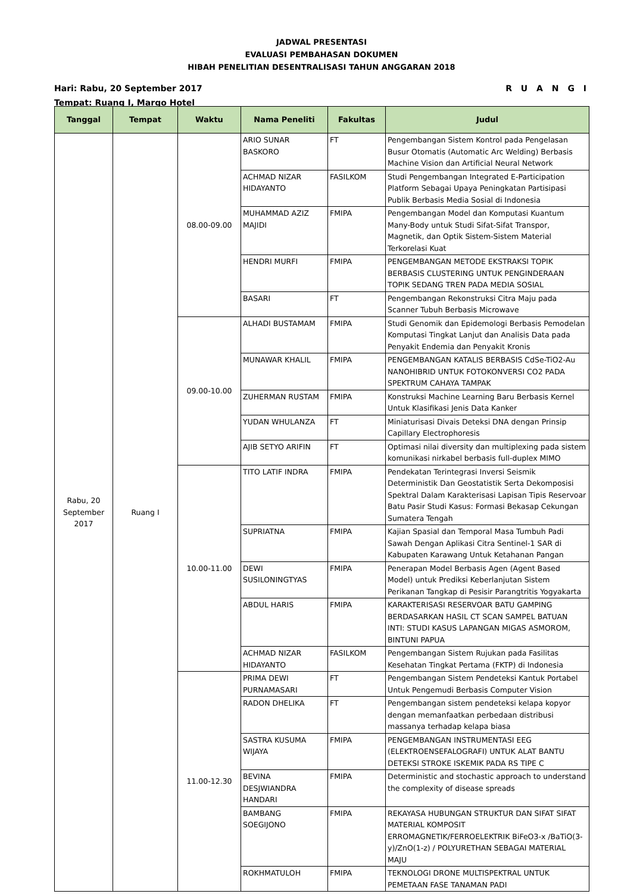JADWAL PRESENTASI
EVALUASI PEMBAHASAN DOKUMEN
HIBAH PENELITIAN DESENTRALISASI TAHUN ANGGARAN 2018
R U A N G I Hari: Rabu, 20 September 2017
Tempat: Ruang I, Margo Hotel
| Tanggal | Tempat | Waktu | Nama Peneliti | Fakultas | Judul |
| --- | --- | --- | --- | --- | --- |
| Rabu, 20 September 2017 | Ruang I | 08.00-09.00 | ARIO SUNAR BASKORO | FT | Pengembangan Sistem Kontrol pada Pengelasan Busur Otomatis (Automatic Arc Welding) Berbasis Machine Vision dan Artificial Neural Network |
| | | | ACHMAD NIZAR HIDAYANTO | FASILKOM | Studi Pengembangan Integrated E-Participation Platform Sebagai Upaya Peningkatan Partisipasi Publik Berbasis Media Sosial di Indonesia |
| | | | MUHAMMAD AZIZ MAJIDI | FMIPA | Pengembangan Model dan Komputasi Kuantum Many-Body untuk Studi Sifat-Sifat Transpor, Magnetik, dan Optik Sistem-Sistem Material Terkorelasi Kuat |
| | | | HENDRI MURFI | FMIPA | PENGEMBANGAN METODE EKSTRAKSI TOPIK BERBASIS CLUSTERING UNTUK PENGINDERAAN TOPIK SEDANG TREN PADA MEDIA SOSIAL |
| | | | BASARI | FT | Pengembangan Rekonstruksi Citra Maju pada Scanner Tubuh Berbasis Microwave |
| | | 09.00-10.00 | ALHADI BUSTAMAM | FMIPA | Studi Genomik dan Epidemologi Berbasis Pemodelan Komputasi Tingkat Lanjut dan Analisis Data pada Penyakit Endemia dan Penyakit Kronis |
| | | | MUNAWAR KHALIL | FMIPA | PENGEMBANGAN KATALIS BERBASIS CdSe-TiO2-Au NANOHIBRID UNTUK FOTOKONVERSI CO2 PADA SPEKTRUM CAHAYA TAMPAK |
| | | | ZUHERMAN RUSTAM | FMIPA | Konstruksi Machine Learning Baru Berbasis Kernel Untuk Klasifikasi Jenis Data Kanker |
| | | | YUDAN WHULANZA | FT | Miniaturisasi Divais Deteksi DNA dengan Prinsip Capillary Electrophoresis |
| | | | AJIB SETYO ARIFIN | FT | Optimasi nilai diversity dan multiplexing pada sistem komunikasi nirkabel berbasis full-duplex MIMO |
| | | 10.00-11.00 | TITO LATIF INDRA | FMIPA | Pendekatan Terintegrasi Inversi Seismik Deterministik Dan Geostatistik Serta Dekomposisi Spektral Dalam Karakterisasi Lapisan Tipis Reservoar Batu Pasir Studi Kasus: Formasi Bekasap Cekungan Sumatera Tengah |
| | | | SUPRIATNA | FMIPA | Kajian Spasial dan Temporal Masa Tumbuh Padi Sawah Dengan Aplikasi Citra Sentinel-1 SAR di Kabupaten Karawang Untuk Ketahanan Pangan |
| | | | DEWI SUSILONINGTYAS | FMIPA | Penerapan Model Berbasis Agen (Agent Based Model) untuk Prediksi Keberlanjutan Sistem Perikanan Tangkap di Pesisir Parangtritis Yogyakarta |
| | | | ABDUL HARIS | FMIPA | KARAKTERISASI RESERVOAR BATU GAMPING BERDASARKAN HASIL CT SCAN SAMPEL BATUAN INTI: STUDI KASUS LAPANGAN MIGAS ASMOROM, BINTUNI PAPUA |
| | | | ACHMAD NIZAR HIDAYANTO | FASILKOM | Pengembangan Sistem Rujukan pada Fasilitas Kesehatan Tingkat Pertama (FKTP) di Indonesia |
| | | 11.00-12.30 | PRIMA DEWI PURNAMASARI | FT | Pengembangan Sistem Pendeteksi Kantuk Portabel Untuk Pengemudi Berbasis Computer Vision |
| | | | RADON DHELIKA | FT | Pengembangan sistem pendeteksi kelapa kopyor dengan memanfaatkan perbedaan distribusi massanya terhadap kelapa biasa |
| | | | SASTRA KUSUMA WIJAYA | FMIPA | PENGEMBANGAN INSTRUMENTASI EEG (ELEKTROENSEFALOGRAFI) UNTUK ALAT BANTU DETEKSI STROKE ISKEMIK PADA RS TIPE C |
| | | | BEVINA DESJWIANDRA HANDARI | FMIPA | Deterministic and stochastic approach to understand the complexity of disease spreads |
| | | | BAMBANG SOEGIJONO | FMIPA | REKAYASA HUBUNGAN STRUKTUR DAN SIFAT SIFAT MATERIAL KOMPOSIT ERROMAGNETIK/FERROELEKTRIK BiFeO3-x /BaTiO(3-y)/ZnO(1-z) / POLYURETHAN SEBAGAI MATERIAL MAJU |
| | | | ROKHMATULOH | FMIPA | TEKNOLOGI DRONE MULTISPEKTRAL UNTUK PEMETAAN FASE TANAMAN PADI |